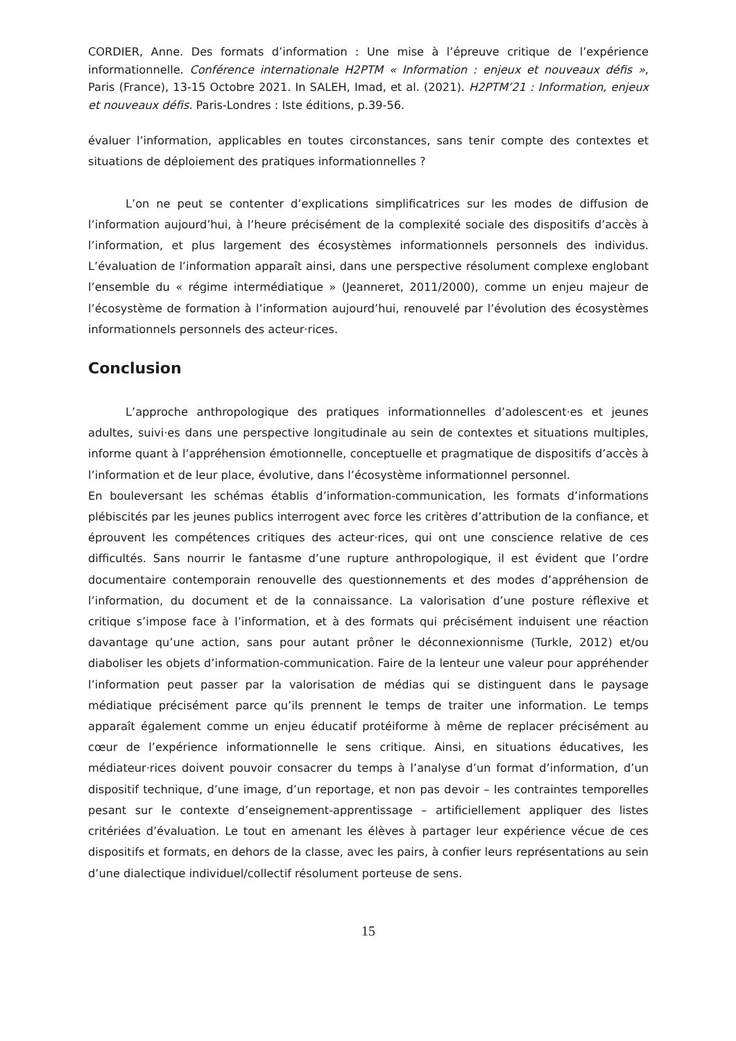CORDIER, Anne. Des formats d’information : Une mise à l’épreuve critique de l’expérience informationnelle. Conférence internationale H2PTM « Information : enjeux et nouveaux défis », Paris (France), 13-15 Octobre 2021. In SALEH, Imad, et al. (2021). H2PTM’21 : Information, enjeux et nouveaux défis. Paris-Londres : Iste éditions, p.39-56.
évaluer l’information, applicables en toutes circonstances, sans tenir compte des contextes et situations de déploiement des pratiques informationnelles ?
L’on ne peut se contenter d’explications simplificatrices sur les modes de diffusion de l’information aujourd’hui, à l’heure précisément de la complexité sociale des dispositifs d’accès à l’information, et plus largement des écosystèmes informationnels personnels des individus. L’évaluation de l’information apparaît ainsi, dans une perspective résolument complexe englobant l’ensemble du « régime intermédiatique » (Jeanneret, 2011/2000), comme un enjeu majeur de l’écosystème de formation à l’information aujourd’hui, renouvelé par l’évolution des écosystèmes informationnels personnels des acteur·rices.
Conclusion
L’approche anthropologique des pratiques informationnelles d’adolescent·es et jeunes adultes, suivi·es dans une perspective longitudinale au sein de contextes et situations multiples, informe quant à l’appréhension émotionnelle, conceptuelle et pragmatique de dispositifs d’accès à l’information et de leur place, évolutive, dans l’écosystème informationnel personnel.
En bouleversant les schémas établis d’information-communication, les formats d’informations plébiscités par les jeunes publics interrogent avec force les critères d’attribution de la confiance, et éprouvent les compétences critiques des acteur·rices, qui ont une conscience relative de ces difficultés. Sans nourrir le fantasme d’une rupture anthropologique, il est évident que l’ordre documentaire contemporain renouvelle des questionnements et des modes d’appréhension de l’information, du document et de la connaissance. La valorisation d’une posture réflexive et critique s’impose face à l’information, et à des formats qui précisément induisent une réaction davantage qu’une action, sans pour autant prôner le déconnexionnisme (Turkle, 2012) et/ou diaboliser les objets d’information-communication. Faire de la lenteur une valeur pour appréhender l’information peut passer par la valorisation de médias qui se distinguent dans le paysage médiatique précisément parce qu’ils prennent le temps de traiter une information. Le temps apparaît également comme un enjeu éducatif protéiforme à même de replacer précisément au cœur de l’expérience informationnelle le sens critique. Ainsi, en situations éducatives, les médiateur·rices doivent pouvoir consacrer du temps à l’analyse d’un format d’information, d’un dispositif technique, d’une image, d’un reportage, et non pas devoir – les contraintes temporelles pesant sur le contexte d’enseignement-apprentissage – artificiellement appliquer des listes critériées d’évaluation. Le tout en amenant les élèves à partager leur expérience vécue de ces dispositifs et formats, en dehors de la classe, avec les pairs, à confier leurs représentations au sein d’une dialectique individuel/collectif résolument porteuse de sens.
15